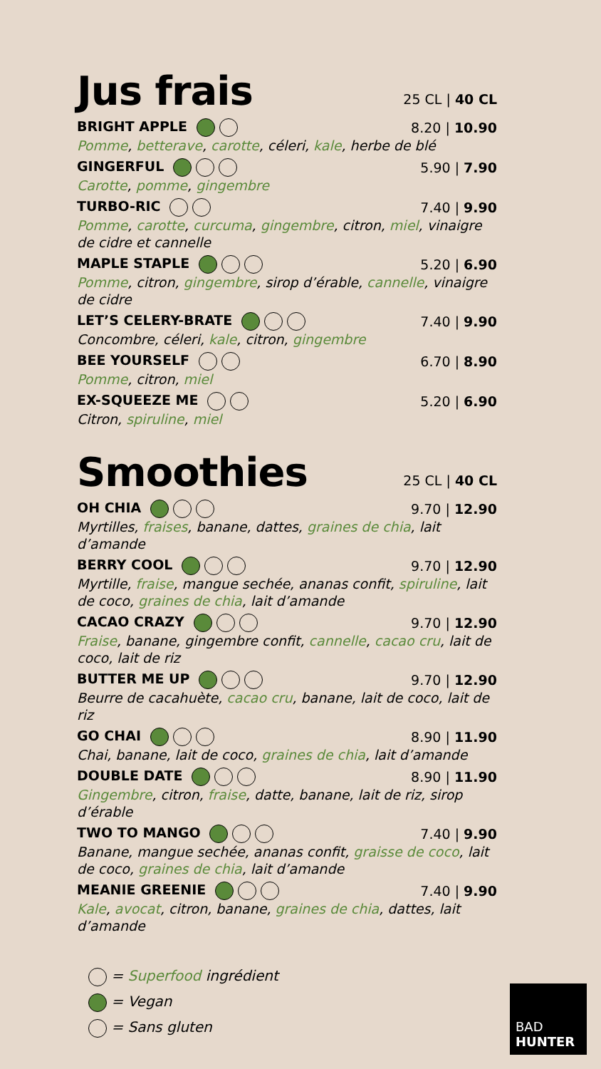Jus frais 25 CL | 40 CL
BRIGHT APPLE 8.20 | 10.90
Pomme, betterave, carotte, céleri, kale, herbe de blé
GINGERFUL 5.90 | 7.90
Carotte, pomme, gingembre
TURBO-RIC 7.40 | 9.90
Pomme, carotte, curcuma, gingembre, citron, miel, vinaigre de cidre et cannelle
MAPLE STAPLE 5.20 | 6.90
Pomme, citron, gingembre, sirop d’érable, cannelle, vinaigre de cidre
LET’S CELERY-BRATE 7.40 | 9.90
Concombre, céleri, kale, citron, gingembre
BEE YOURSELF 6.70 | 8.90
Pomme, citron, miel
EX-SQUEEZE ME 5.20 | 6.90
Citron, spiruline, miel
Smoothies 25 CL | 40 CL
OH CHIA 9.70 | 12.90
Myrtilles, fraises, banane, dattes, graines de chia, lait d’amande
BERRY COOL 9.70 | 12.90
Myrtille, fraise, mangue sechée, ananas confit, spiruline, lait de coco, graines de chia, lait d’amande
CACAO CRAZY 9.70 | 12.90
Fraise, banane, gingembre confit, cannelle, cacao cru, lait de coco, lait de riz
BUTTER ME UP 9.70 | 12.90
Beurre de cacahuète, cacao cru, banane, lait de coco, lait de riz
GO CHAI 8.90 | 11.90
Chai, banane, lait de coco, graines de chia, lait d’amande
DOUBLE DATE 8.90 | 11.90
Gingembre, citron, fraise, datte, banane, lait de riz, sirop d’érable
TWO TO MANGO 7.40 | 9.90
Banane, mangue sechée, ananas confit, graisse de coco, lait de coco, graines de chia, lait d’amande
MEANIE GREENIE 7.40 | 9.90
Kale, avocat, citron, banane, graines de chia, dattes, lait d’amande
= Superfood ingrédient
= Vegan
= Sans gluten
BAD
HUNTER